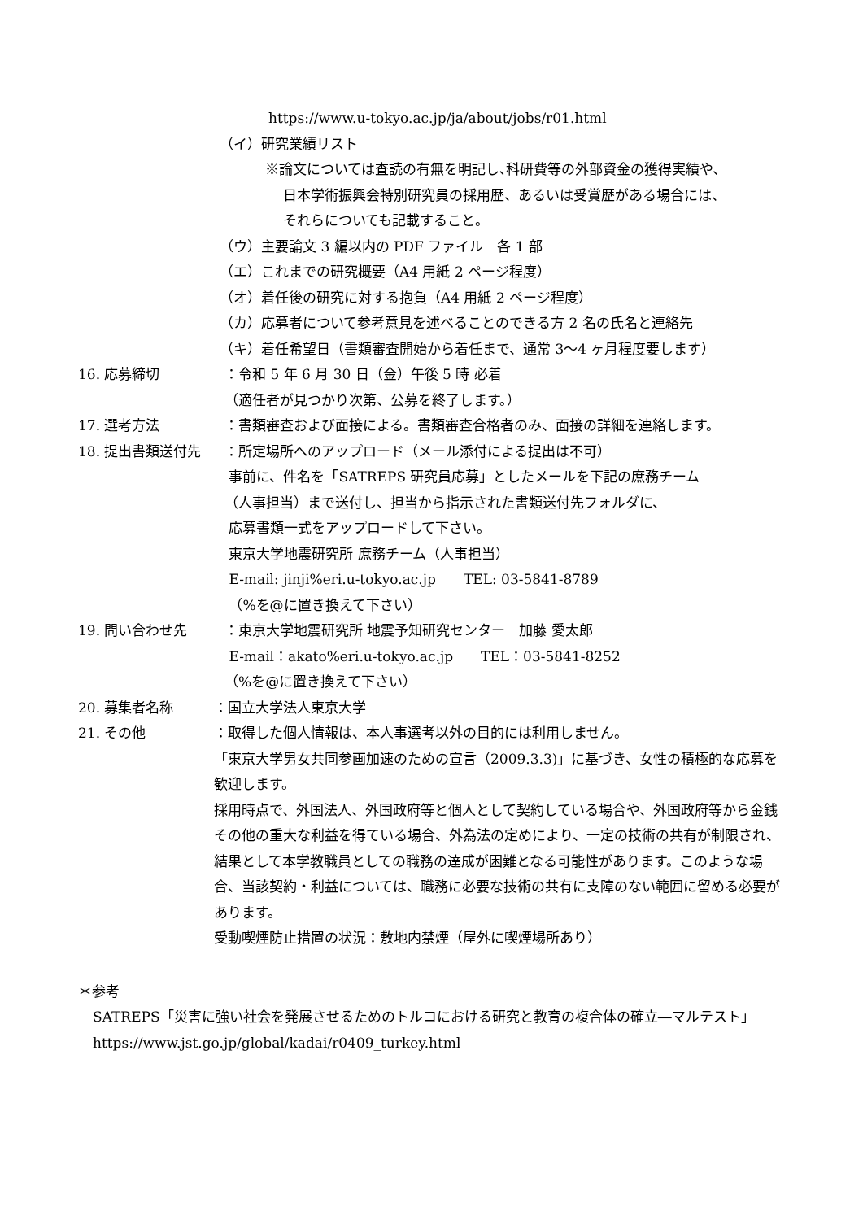https://www.u-tokyo.ac.jp/ja/about/jobs/r01.html
（イ）研究業績リスト
※論文については査読の有無を明記し､科研費等の外部資金の獲得実績や、
日本学術振興会特別研究員の採用歴、あるいは受賞歴がある場合には、
それらについても記載すること。
（ウ）主要論文 3 編以内の PDF ファイル　各 1 部
（エ）これまでの研究概要（A4 用紙 2 ページ程度）
（オ）着任後の研究に対する抱負（A4 用紙 2 ページ程度）
（カ）応募者について参考意見を述べることのできる方 2 名の氏名と連絡先
（キ）着任希望日（書類審査開始から着任まで、通常 3〜4 ヶ月程度要します）
16. 応募締切 ：令和 5 年 6 月 30 日（金）午後 5 時 必着
（適任者が見つかり次第、公募を終了します。）
17. 選考方法 ：書類審査および面接による。書類審査合格者のみ、面接の詳細を連絡します。
18. 提出書類送付先 ：所定場所へのアップロード（メール添付による提出は不可）
事前に、件名を「SATREPS 研究員応募」としたメールを下記の庶務チーム
（人事担当）まで送付し、担当から指示された書類送付先フォルダに、
応募書類一式をアップロードして下さい。
東京大学地震研究所 庶務チーム（人事担当）
E-mail: jinji%eri.u-tokyo.ac.jp　　TEL: 03-5841-8789
（%を@に置き換えて下さい）
19. 問い合わせ先 ：東京大学地震研究所 地震予知研究センター　加藤 愛太郎
E-mail：akato%eri.u-tokyo.ac.jp　　TEL：03-5841-8252
（%を@に置き換えて下さい）
20. 募集者名称 ：国立大学法人東京大学
21. その他 ：取得した個人情報は、本人事選考以外の目的には利用しません。
「東京大学男女共同参画加速のための宣言（2009.3.3)」に基づき、女性の積極的な応募を歓迎します。
採用時点で、外国法人、外国政府等と個人として契約している場合や、外国政府等から金銭その他の重大な利益を得ている場合、外為法の定めにより、一定の技術の共有が制限され、結果として本学教職員としての職務の達成が困難となる可能性があります。このような場合、当該契約・利益については、職務に必要な技術の共有に支障のない範囲に留める必要があります。
受動喫煙防止措置の状況：敷地内禁煙（屋外に喫煙場所あり）
＊参考
SATREPS「災害に強い社会を発展させるためのトルコにおける研究と教育の複合体の確立―マルテスト」
https://www.jst.go.jp/global/kadai/r0409_turkey.html